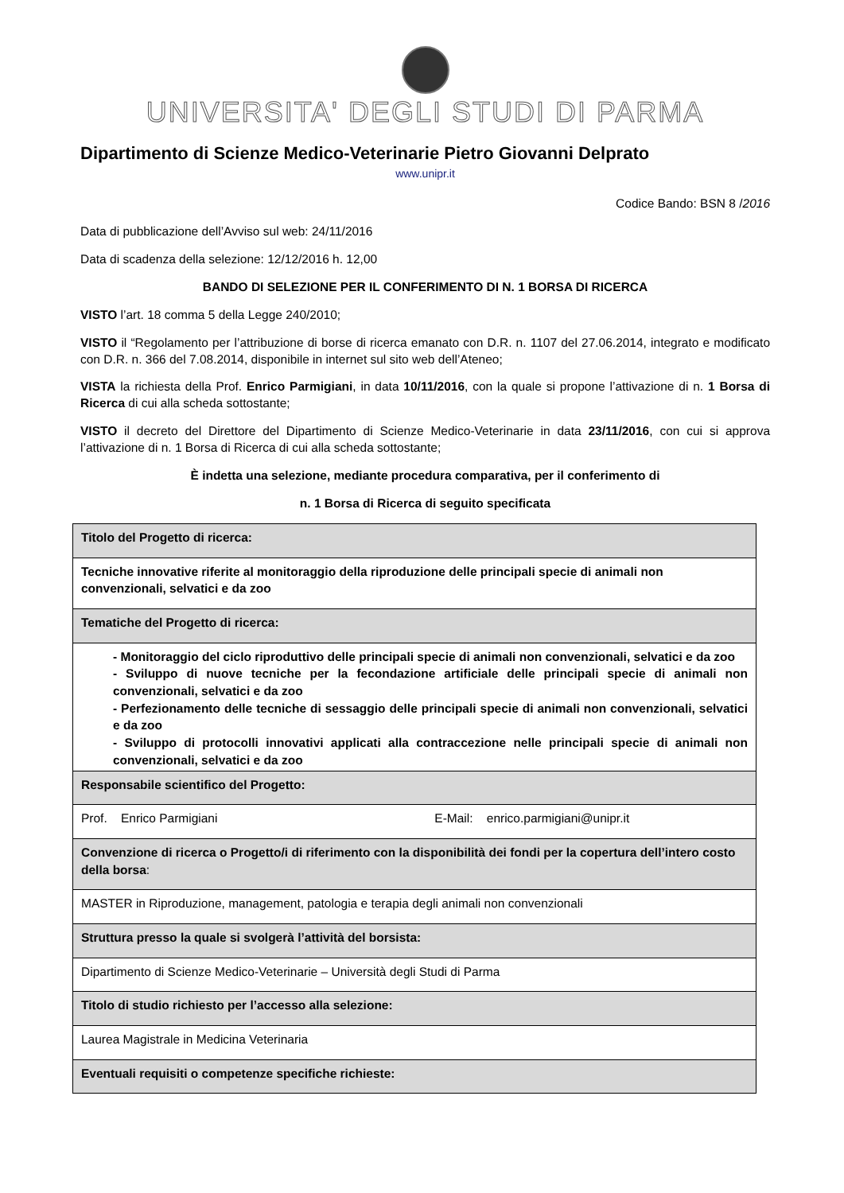UNIVERSITA' DEGLI STUDI DI PARMA
Dipartimento di Scienze Medico-Veterinarie Pietro Giovanni Delprato
www.unipr.it
Codice Bando: BSN 8 /2016
Data di pubblicazione dell’Avviso sul web: 24/11/2016
Data di scadenza della selezione: 12/12/2016 h. 12,00
BANDO DI SELEZIONE PER IL CONFERIMENTO DI N. 1 BORSA DI RICERCA
VISTO l’art. 18 comma 5 della Legge 240/2010;
VISTO il “Regolamento per l’attribuzione di borse di ricerca emanato con D.R. n. 1107 del 27.06.2014, integrato e modificato con D.R. n. 366 del 7.08.2014, disponibile in internet sul sito web dell’Ateneo;
VISTA la richiesta della Prof. Enrico Parmigiani, in data 10/11/2016, con la quale si propone l’attivazione di n. 1 Borsa di Ricerca di cui alla scheda sottostante;
VISTO il decreto del Direttore del Dipartimento di Scienze Medico-Veterinarie in data 23/11/2016, con cui si approva l’attivazione di n. 1 Borsa di Ricerca di cui alla scheda sottostante;
È indetta una selezione, mediante procedura comparativa, per il conferimento di
n. 1 Borsa di Ricerca di seguito specificata
| Titolo del Progetto di ricerca: |
| Tecniche innovative riferite al monitoraggio della riproduzione delle principali specie di animali non convenzionali, selvatici e da zoo |
| Tematiche del Progetto di ricerca: |
| - Monitoraggio del ciclo riproduttivo delle principali specie di animali non convenzionali, selvatici e da zoo - Sviluppo di nuove tecniche per la fecondazione artificiale delle principali specie di animali non convenzionali, selvatici e da zoo - Perfezionamento delle tecniche di sessaggio delle principali specie di animali non convenzionali, selvatici e da zoo - Sviluppo di protocolli innovativi applicati alla contraccezione nelle principali specie di animali non convenzionali, selvatici e da zoo |
| Responsabile scientifico del Progetto: |
| Prof. Enrico Parmigiani E-Mail: enrico.parmigiani@unipr.it |
| Convenzione di ricerca o Progetto/i di riferimento con la disponibilità dei fondi per la copertura dell’intero costo della borsa : |
| MASTER in Riproduzione, management, patologia e terapia degli animali non convenzionali |
| Struttura presso la quale si svolgerà l’attività del borsista: |
| Dipartimento di Scienze Medico-Veterinarie – Università degli Studi di Parma |
| Titolo di studio richiesto per l’accesso alla selezione: |
| Laurea Magistrale in Medicina Veterinaria |
| Eventuali requisiti o competenze specifiche richieste: |